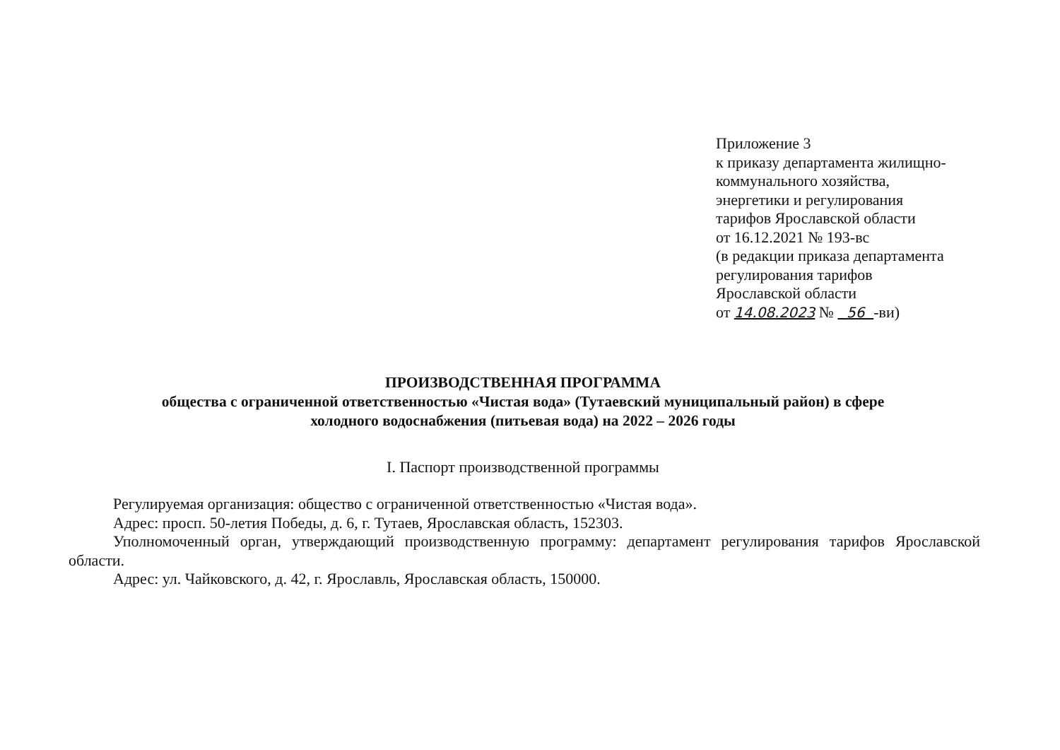Приложение 3
к приказу департамента жилищно-
коммунального хозяйства,
энергетики и регулирования
тарифов Ярославской области
от 16.12.2021 № 193-вс
(в редакции приказа департамента
регулирования тарифов
Ярославской области
от 14.08.2023 № 56 -ви)
ПРОИЗВОДСТВЕННАЯ ПРОГРАММА
общества с ограниченной ответственностью «Чистая вода» (Тутаевский муниципальный район) в сфере
холодного водоснабжения (питьевая вода) на 2022 – 2026 годы
I. Паспорт производственной программы
Регулируемая организация: общество с ограниченной ответственностью «Чистая вода».
Адрес: просп. 50-летия Победы, д. 6, г. Тутаев, Ярославская область, 152303.
Уполномоченный орган, утверждающий производственную программу: департамент регулирования тарифов Ярославской области.
Адрес: ул. Чайковского, д. 42, г. Ярославль, Ярославская область, 150000.